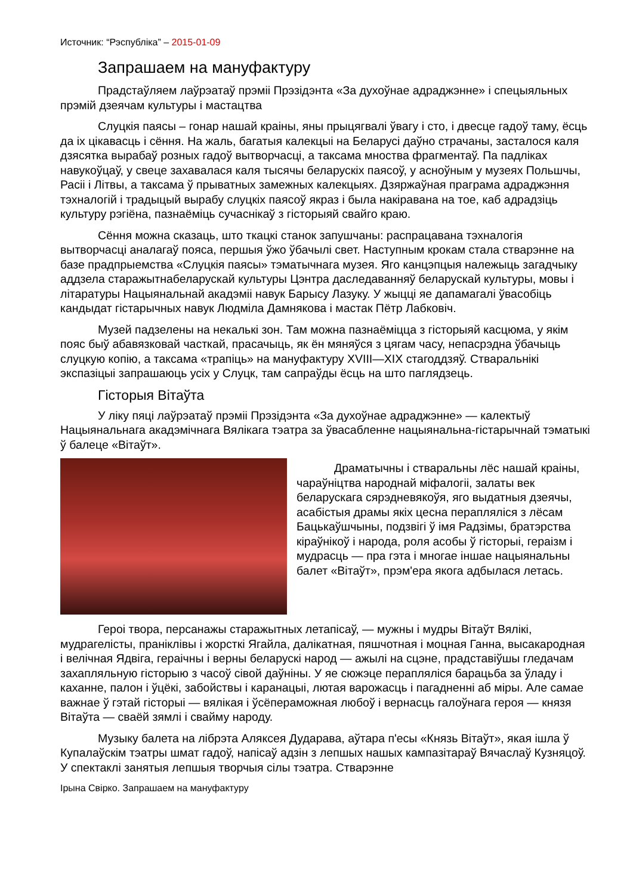Источник: “Рэспубліка” – 2015-01-09
Запрашаем на мануфактуру
Прадстаўляем лаўрэатаў прэміі Прэзідэнта «За духоўнае адраджэнне» і спецыяльных прэмій дзеячам культуры і мастацтва
Слуцкія паясы – гонар нашай краіны, яны прыцягвалі ўвагу і сто, і двесце гадоў таму, ёсць да іх цікавасць і сёння. На жаль, багатыя калекцыі на Беларусі даўно страчаны, засталося каля дзясятка вырабаў розных гадоў вытворчасці, а таксама мноства фрагментаў. Па падліках навукоўцаў, у свеце захавалася каля тысячы беларускіх паясоў, у асноўным у музеях Польшчы, Расіі і Літвы, а таксама ў прыватных замежных калекцыях. Дзяржаўная праграма адраджэння тэхналогій і традыцый вырабу слуцкіх паясоў якраз і была накіравана на тое, каб адрадзіць культуру рэгіёна, пазнаёміць сучаснікаў з гісторыяй свайго краю.
Сёння можна сказаць, што ткацкі станок запушчаны: распрацавана тэхналогія вытворчасці аналагаў пояса, першыя ўжо ўбачылі свет. Наступным крокам стала стварэнне на базе прадпрыемства «Слуцкія паясы» тэматычнага музея. Яго канцэпцыя належыць загадчыку аддзела старажытнабеларускай культуры Цэнтра даследаванняў беларускай культуры, мовы і літаратуры Нацыянальнай акадэміі навук Барысу Лазуку. У жыцці яе дапамагалі ўвасобіць кандыдат гістарычных навук Людміла Дамнякова і мастак Пётр Лабковіч.
Музей падзелены на некалькі зон. Там можна пазнаёміцца з гісторыяй касцюма, у якім пояс быў абавязковай часткай, прасачыць, як ён мяняўся з цягам часу, непасрэдна ўбачыць слуцкую копію, а таксама «трапіць» на мануфактуру XVIII—XIX стагоддзяў. Стваральнікі экспазіцыі запрашаюць усіх у Слуцк, там сапраўды ёсць на што паглядзець.
Гісторыя Вітаўта
У ліку пяці лаўрэатаў прэміі Прэзідэнта «За духоўнае адраджэнне» — калектыў Нацыянальнага акадэмічнага Вялікага тэатра за ўвасабленне нацыянальна-гістарычнай тэматыкі ў балеце «Вітаўт».
Драматычны і стваральны лёс нашай краіны, чараўніцтва народнай міфалогіі, залаты век беларускага сярэдневякоўя, яго выдатныя дзеячы, асабістыя драмы якіх цесна перапляліся з лёсам Бацькаўшчыны, подзвігі ў імя Радзімы, братэрства кіраўнікоў і народа, роля асобы ў гісторыі, гераізм і мудрасць — пра гэта і многае іншае нацыянальны балет «Вітаўт», прэм'ера якога адбылася летась.
Героі твора, персанажы старажытных летапісаў, — мужны і мудры Вітаўт Вялікі, мудрагелісты, праніклівы і жорсткі Ягайла, далікатная, пяшчотная і моцная Ганна, высакародная і велічная Ядвіга, гераічны і верны беларускі народ — ажылі на сцэне, прадставіўшы гледачам захапляльную гісторыю з часоў сівой даўніны. У яе сюжэце перапляліся барацьба за ўладу і каханне, палон і ўцёкі, забойствы і каранацыі, лютая варожасць і пагадненні аб міры. Але самае важнае ў гэтай гісторыі — вялікая і ўсёпераможная любоў і вернасць галоўнага героя — князя Вітаўта — сваёй зямлі і свайму народу.
Музыку балета на лібрэта Аляксея Дударава, аўтара п'есы «Князь Вітаўт», якая ішла ў Купалаўскім тэатры шмат гадоў, напісаў адзін з лепшых нашых кампазітараў Вячаслаў Кузняцоў. У спектаклі занятыя лепшыя творчыя сілы тэатра. Стварэнне
Ірына Свірко. Запрашаем на мануфактуру